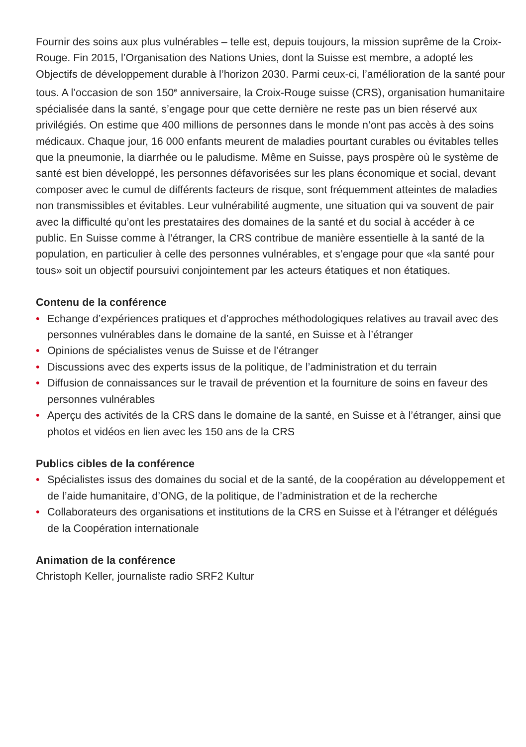Fournir des soins aux plus vulnérables – telle est, depuis toujours, la mission suprême de la Croix-Rouge. Fin 2015, l’Organisation des Nations Unies, dont la Suisse est membre, a adopté les Objectifs de développement durable à l’horizon 2030. Parmi ceux-ci, l’amélioration de la santé pour tous. A l’occasion de son 150<sup>e</sup> anniversaire, la Croix-Rouge suisse (CRS), organisation humanitaire spécialisée dans la santé, s’engage pour que cette dernière ne reste pas un bien réservé aux privilégiés. On estime que 400 millions de personnes dans le monde n’ont pas accès à des soins médicaux. Chaque jour, 16 000 enfants meurent de maladies pourtant curables ou évitables telles que la pneumonie, la diarrhée ou le paludisme. Même en Suisse, pays prospère où le système de santé est bien développé, les personnes défavorisées sur les plans économique et social, devant composer avec le cumul de différents facteurs de risque, sont fréquemment atteintes de maladies non transmissibles et évitables. Leur vulnérabilité augmente, une situation qui va souvent de pair avec la difficulté qu’ont les prestataires des domaines de la santé et du social à accéder à ce public. En Suisse comme à l’étranger, la CRS contribue de manière essentielle à la santé de la population, en particulier à celle des personnes vulnérables, et s’engage pour que «la santé pour tous» soit un objectif poursuivi conjointement par les acteurs étatiques et non étatiques.
Contenu de la conférence
• Echange d’expériences pratiques et d’approches méthodologiques relatives au travail avec des personnes vulnérables dans le domaine de la santé, en Suisse et à l’étranger
• Opinions de spécialistes venus de Suisse et de l’étranger
• Discussions avec des experts issus de la politique, de l’administration et du terrain
• Diffusion de connaissances sur le travail de prévention et la fourniture de soins en faveur des personnes vulnérables
• Aperçu des activités de la CRS dans le domaine de la santé, en Suisse et à l’étranger, ainsi que photos et vidéos en lien avec les 150 ans de la CRS
Publics cibles de la conférence
• Spécialistes issus des domaines du social et de la santé, de la coopération au développement et de l’aide humanitaire, d’ONG, de la politique, de l’administration et de la recherche
• Collaborateurs des organisations et institutions de la CRS en Suisse et à l’étranger et délégués de la Coopération internationale
Animation de la conférence
Christoph Keller, journaliste radio SRF2 Kultur